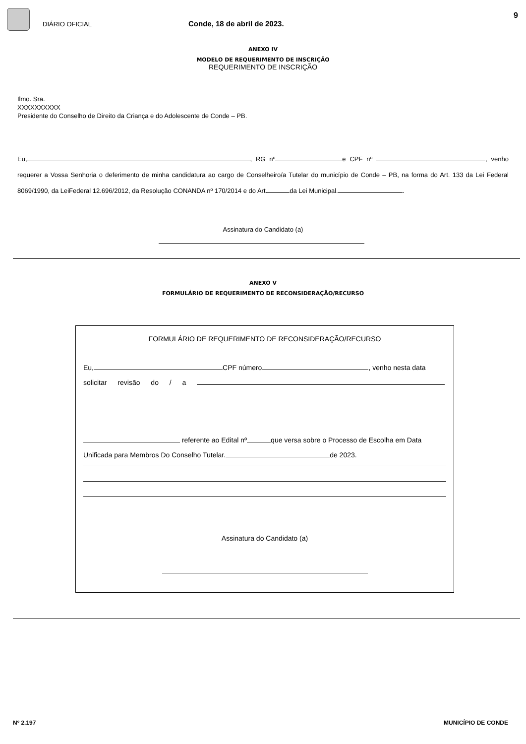DIÁRIO OFICIAL Conde, 18 de abril de 2023.
9
ANEXO IV
MODELO DE REQUERIMENTO DE INSCRIÇÃO
REQUERIMENTO DE INSCRIÇÃO
Ilmo. Sra.
XXXXXXXXXX
Presidente do Conselho de Direito da Criança e do Adolescente de Conde – PB.
Eu, , RG nº e CPF nº , venho requerer a Vossa Senhoria o deferimento de minha candidatura ao cargo de Conselheiro/a Tutelar do município de Conde – PB, na forma do Art. 133 da Lei Federal 8069/1990, da LeiFederal 12.696/2012, da Resolução CONANDA nº 170/2014 e do Art. da Lei Municipal. .
Assinatura do Candidato (a)
ANEXO V
FORMULÁRIO DE REQUERIMENTO DE RECONSIDERAÇÃO/RECURSO
FORMULÁRIO DE REQUERIMENTO DE RECONSIDERAÇÃO/RECURSO
Eu, CPF número , venho nesta data
solicitar revisão do / a
referente ao Edital nº que versa sobre o Processo de Escolha em Data
Unificada para Membros Do Conselho Tutelar. de 2023.
Assinatura do Candidato (a)
Nº 2.197 MUNICÍPIO DE CONDE